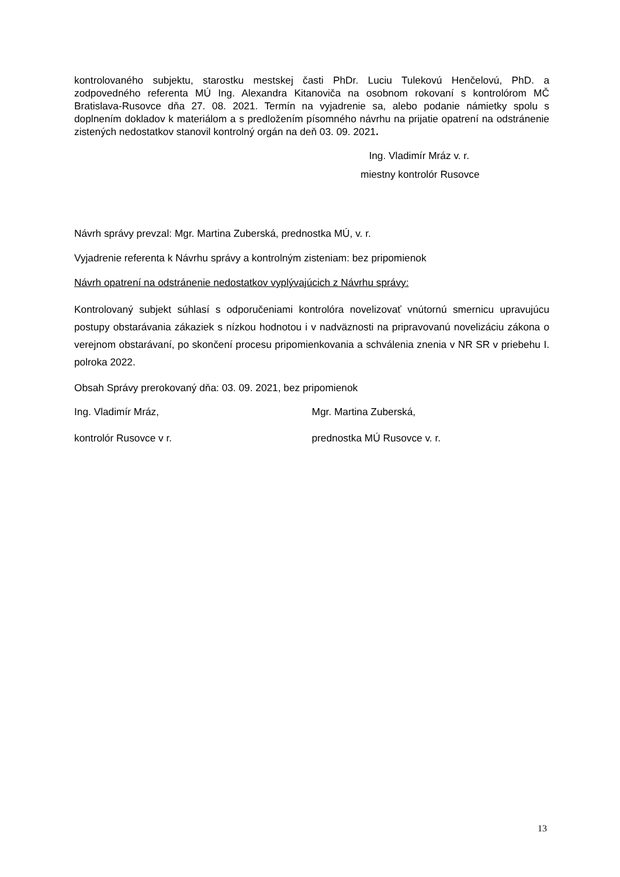kontrolovaného subjektu, starostku mestskej časti PhDr. Luciu Tulekovú Henčelovú, PhD. a zodpovedného referenta MÚ Ing. Alexandra Kitanoviča na osobnom rokovaní s kontrolórom MČ Bratislava-Rusovce dňa 27. 08. 2021. Termín na vyjadrenie sa, alebo podanie námietky spolu s doplnením dokladov k materiálom a s predložením písomného návrhu na prijatie opatrení na odstránenie zistených nedostatkov stanovil kontrolný orgán na deň 03. 09. 2021.
Ing. Vladimír Mráz v. r.
miestny kontrolór Rusovce
Návrh správy prevzal: Mgr. Martina Zuberská, prednostka MÚ, v. r.
Vyjadrenie referenta k Návrhu správy a kontrolným zisteniam: bez pripomienok
Návrh opatrení na odstránenie nedostatkov vyplývajúcich z Návrhu správy:
Kontrolovaný subjekt súhlasí s odporučeniami kontrolóra novelizovať vnútornú smernicu upravujúcu postupy obstarávania zákaziek s nízkou hodnotou i v nadväznosti na pripravovanú novelizáciu zákona o verejnom obstarávaní, po skončení procesu pripomienkovania a schválenia znenia v NR SR v priebehu I. polroka 2022.
Obsah Správy prerokovaný dňa: 03. 09. 2021, bez pripomienok
Ing. Vladimír Mráz, Mgr. Martina Zuberská,
kontrolór Rusovce v r. prednostka MÚ Rusovce v. r.
13